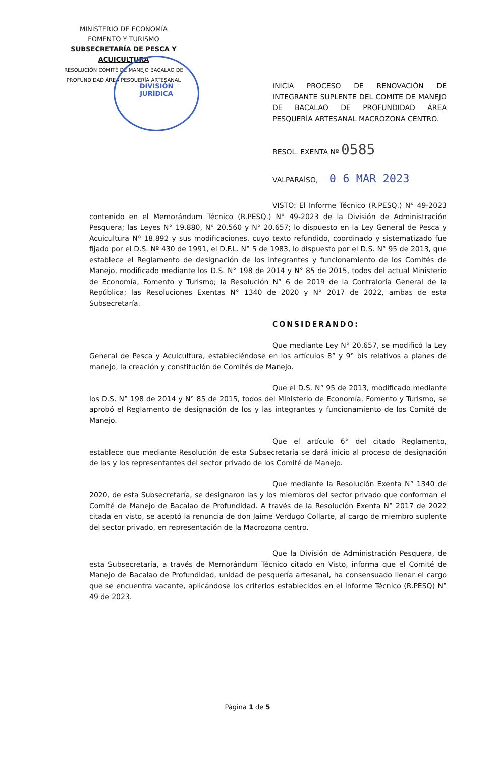MINISTERIO DE ECONOMÍA
FOMENTO Y TURISMO
SUBSECRETARÍA DE PESCA Y ACUICULTURA
RESOLUCIÓN COMITÉ DE MANEJO BACALAO DE
PROFUNDIDAD ÁREA PESQUERÍA ARTESANAL
DIVISIÓN
JURÍDICA
INICIA PROCESO DE RENOVACIÓN DE INTEGRANTE SUPLENTE DEL COMITÉ DE MANEJO DE BACALAO DE PROFUNDIDAD ÁREA PESQUERÍA ARTESANAL MACROZONA CENTRO.
RESOL. EXENTA Nº 0585
VALPARAÍSO, 0 6 MAR 2023
VISTO: El Informe Técnico (R.PESQ.) N° 49-2023 contenido en el Memorándum Técnico (R.PESQ.) N° 49-2023 de la División de Administración Pesquera; las Leyes N° 19.880, N° 20.560 y N° 20.657; lo dispuesto en la Ley General de Pesca y Acuicultura Nº 18.892 y sus modificaciones, cuyo texto refundido, coordinado y sistematizado fue fijado por el D.S. Nº 430 de 1991, el D.F.L. N° 5 de 1983, lo dispuesto por el D.S. N° 95 de 2013, que establece el Reglamento de designación de los integrantes y funcionamiento de los Comités de Manejo, modificado mediante los D.S. N° 198 de 2014 y N° 85 de 2015, todos del actual Ministerio de Economía, Fomento y Turismo; la Resolución N° 6 de 2019 de la Contraloría General de la República; las Resoluciones Exentas N° 1340 de 2020 y N° 2017 de 2022, ambas de esta Subsecretaría.
CONSIDERANDO:
Que mediante Ley N° 20.657, se modificó la Ley General de Pesca y Acuicultura, estableciéndose en los artículos 8° y 9° bis relativos a planes de manejo, la creación y constitución de Comités de Manejo.
Que el D.S. N° 95 de 2013, modificado mediante los D.S. N° 198 de 2014 y N° 85 de 2015, todos del Ministerio de Economía, Fomento y Turismo, se aprobó el Reglamento de designación de los y las integrantes y funcionamiento de los Comité de Manejo.
Que el artículo 6° del citado Reglamento, establece que mediante Resolución de esta Subsecretaría se dará inicio al proceso de designación de las y los representantes del sector privado de los Comité de Manejo.
Que mediante la Resolución Exenta N° 1340 de 2020, de esta Subsecretaría, se designaron las y los miembros del sector privado que conforman el Comité de Manejo de Bacalao de Profundidad. A través de la Resolución Exenta N° 2017 de 2022 citada en visto, se aceptó la renuncia de don Jaime Verdugo Collarte, al cargo de miembro suplente del sector privado, en representación de la Macrozona centro.
Que la División de Administración Pesquera, de esta Subsecretaría, a través de Memorándum Técnico citado en Visto, informa que el Comité de Manejo de Bacalao de Profundidad, unidad de pesquería artesanal, ha consensuado llenar el cargo que se encuentra vacante, aplicándose los criterios establecidos en el Informe Técnico (R.PESQ) N° 49 de 2023.
Página 1 de 5